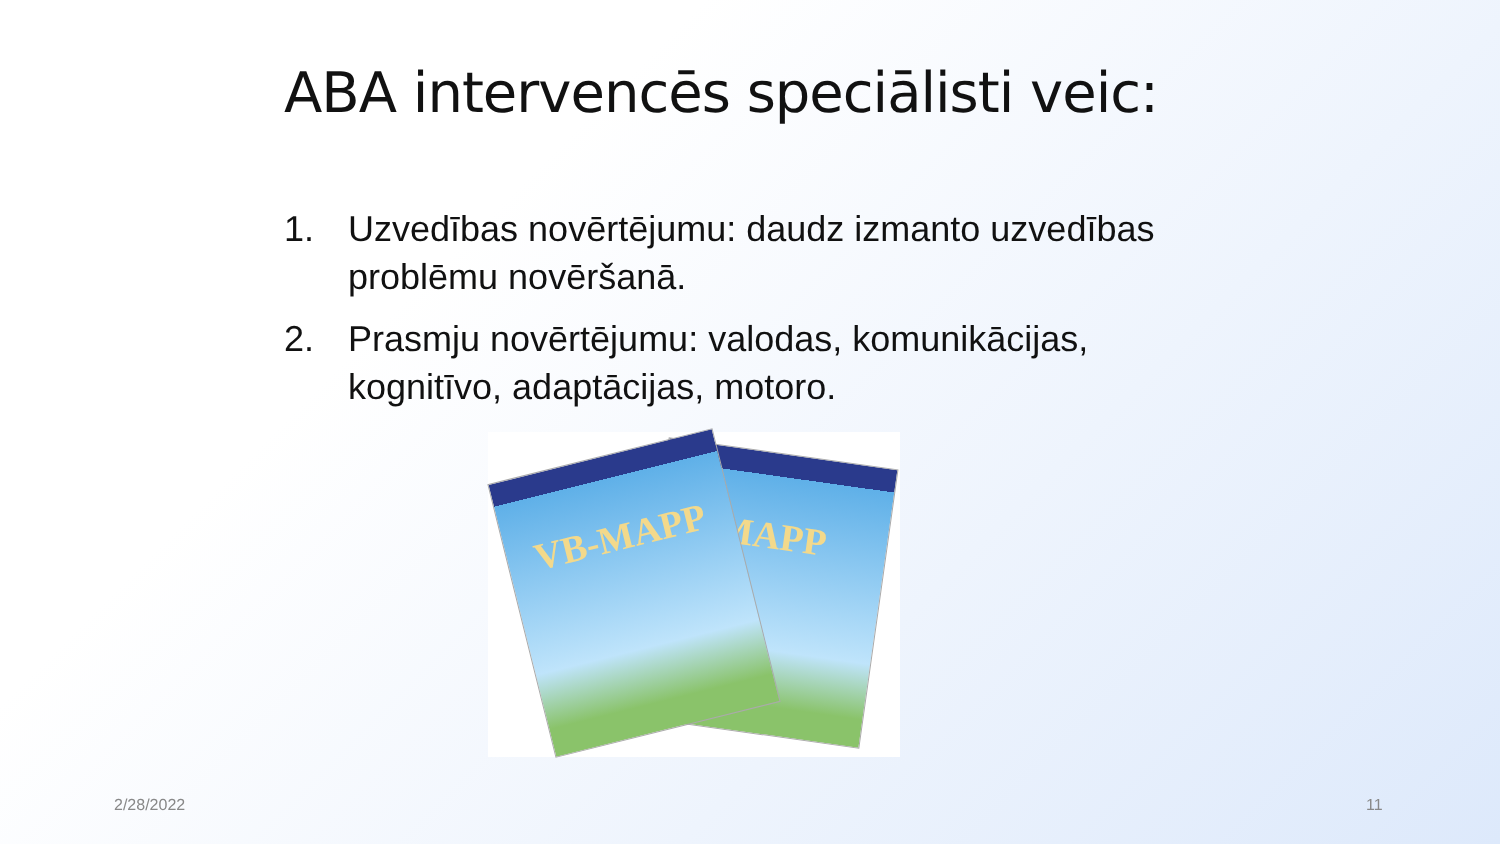ABA intervencēs speciālisti veic:
1. Uzvedības novērtējumu: daudz izmanto uzvedības problēmu novēršanā.
2. Prasmju novērtējumu: valodas, komunikācijas, kognitīvo, adaptācijas, motoro.
MAPP
VB-MAPP
2/28/2022 11